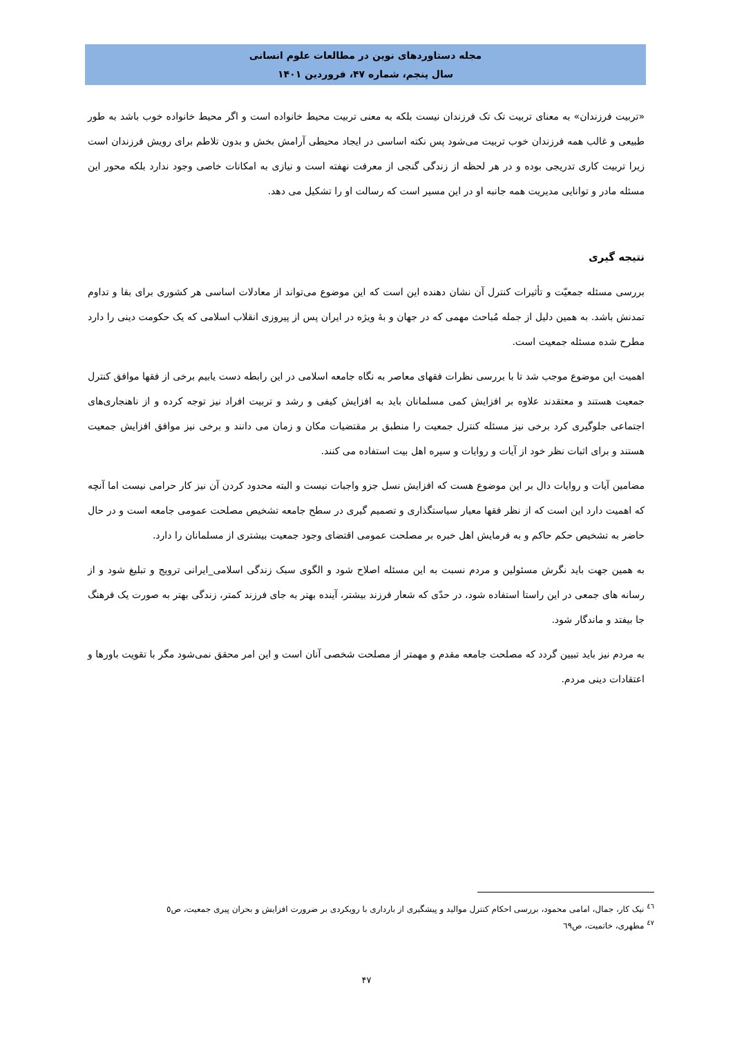مجله دستاوردهای نوین در مطالعات علوم انسانی
سال پنجم، شماره ۴۷، فروردین ۱۴۰۱
«تربیت فرزندان» به معنای تربیت تک تک فرزندان نیست بلکه به معنی تربیت محیط خانواده است و اگر محیط خانواده خوب باشد به طور طبیعی و غالب همه فرزندان خوب تربیت می‌شود پس نکته اساسی در ایجاد محیطی آرامش بخش و بدون تلاطم برای رویش فرزندان است زیرا تربیت کاری تدریجی بوده و در هر لحظه از زندگی گنجی از معرفت نهفته است و نیازی به امکانات خاصی وجود ندارد بلکه محور این مسئله مادر و توانایی مدیریت همه جانبه او در این مسیر است که رسالت او را تشکیل می دهد.
نتیجه گیری
بررسی مسئله جمعیّت و تأثیرات کنترل آن نشان دهنده این است که این موضوع می‌تواند از معادلات اساسی هر کشوری برای بقا و تداوم تمدنش باشد. به همین دلیل از جمله مُباحث مهمی که در جهان و بهٔ ویژه در ایران پس از پیروزی انقلاب اسلامی که یک حکومت دینی را دارد مطرح شده مسئله جمعیت است.
اهمیت این موضوع موجب شد تا با بررسی نظرات فقهای معاصر به نگاه جامعه اسلامی در این رابطه دست یابیم برخی از فقها موافق کنترل جمعیت هستند و معتقدند علاوه بر افزایش کمی مسلمانان باید به افزایش کیفی و رشد و تربیت افراد نیز توجه کرده و از ناهنجاری‌های اجتماعی جلوگیری کرد برخی نیز مسئله کنترل جمعیت را منطبق بر مقتضیات مکان و زمان می دانند و برخی نیز موافق افزایش جمعیت هستند و برای اثبات نظر خود از آیات و روایات و سیره اهل بیت استفاده می کنند.
مضامین آیات و روایات دال بر این موضوع هست که افزایش نسل جزو واجبات نیست و البته محدود کردن آن نیز کار حرامی نیست اما آنچه که اهمیت دارد این است که از نظر فقها معیار سیاستگذاری و تصمیم گیری در سطح جامعه تشخیص مصلحت عمومی جامعه است و در حال حاضر به تشخیص حکم حاکم و به فرمایش اهل خبره بر مصلحت عمومی اقتضای وجود جمعیت بیشتری از مسلمانان را دارد.
به همین جهت باید نگرش مسئولین و مردم نسبت به این مسئله اصلاح شود و الگوی سبک زندگی اسلامی_ایرانی ترویج و تبلیغ شود و از رسانه های جمعی در این راستا استفاده شود، در حدّی که شعار فرزند بیشتر، آینده بهتر به جای فرزند کمتر، زندگی بهتر به صورت یک فرهنگ جا بیفتد و ماندگار شود.
به مردم نیز باید تبیین گردد که مصلحت جامعه مقدم و مهمتر از مصلحت شخصی آنان است و این امر محقق نمی‌شود مگر با تقویت باورها و اعتقادات دینی مردم.
<sup>٤٦</sup> نیک کار، جمال، امامی محمود، بررسی احکام کنترل موالید و پیشگیری از بارداری با رویکردی بر ضرورت افزایش و بحران پیری جمعیت، ص٥
<sup>٤٧</sup> مطهری، خاتمیت، ص٦٩
۴۷